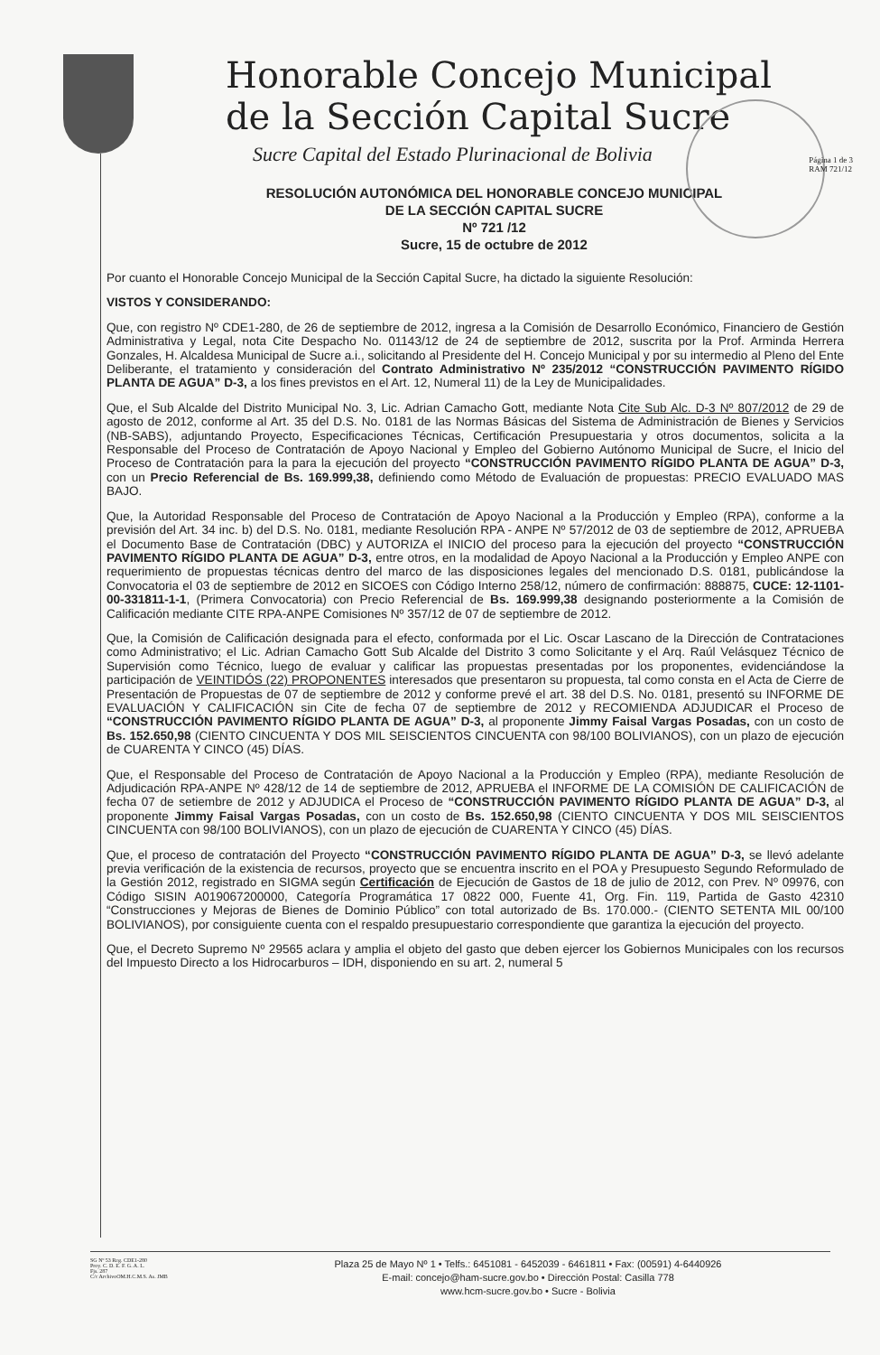Página 1 de 3
RAM 721/12
Honorable Concejo Municipal
de la Sección Capital Sucre
Sucre Capital del Estado Plurinacional de Bolivia
RESOLUCIÓN AUTONÓMICA DEL HONORABLE CONCEJO MUNICIPAL
DE LA SECCIÓN CAPITAL SUCRE
Nº 721 /12
Sucre, 15 de octubre de 2012
Por cuanto el Honorable Concejo Municipal de la Sección Capital Sucre, ha dictado la siguiente Resolución:
VISTOS Y CONSIDERANDO:
Que, con registro Nº CDE1-280, de 26 de septiembre de 2012, ingresa a la Comisión de Desarrollo Económico, Financiero de Gestión Administrativa y Legal, nota Cite Despacho No. 01143/12 de 24 de septiembre de 2012, suscrita por la Prof. Arminda Herrera Gonzales, H. Alcaldesa Municipal de Sucre a.i., solicitando al Presidente del H. Concejo Municipal y por su intermedio al Pleno del Ente Deliberante, el tratamiento y consideración del Contrato Administrativo Nº 235/2012 “CONSTRUCCIÓN PAVIMENTO RÍGIDO PLANTA DE AGUA” D-3, a los fines previstos en el Art. 12, Numeral 11) de la Ley de Municipalidades.
Que, el Sub Alcalde del Distrito Municipal No. 3, Lic. Adrian Camacho Gott, mediante Nota Cite Sub Alc. D-3 Nº 807/2012 de 29 de agosto de 2012, conforme al Art. 35 del D.S. No. 0181 de las Normas Básicas del Sistema de Administración de Bienes y Servicios (NB-SABS), adjuntando Proyecto, Especificaciones Técnicas, Certificación Presupuestaria y otros documentos, solicita a la Responsable del Proceso de Contratación de Apoyo Nacional y Empleo del Gobierno Autónomo Municipal de Sucre, el Inicio del Proceso de Contratación para la para la ejecución del proyecto “CONSTRUCCIÓN PAVIMENTO RÍGIDO PLANTA DE AGUA” D-3, con un Precio Referencial de Bs. 169.999,38, definiendo como Método de Evaluación de propuestas: PRECIO EVALUADO MAS BAJO.
Que, la Autoridad Responsable del Proceso de Contratación de Apoyo Nacional a la Producción y Empleo (RPA), conforme a la previsión del Art. 34 inc. b) del D.S. No. 0181, mediante Resolución RPA - ANPE Nº 57/2012 de 03 de septiembre de 2012, APRUEBA el Documento Base de Contratación (DBC) y AUTORIZA el INICIO del proceso para la ejecución del proyecto “CONSTRUCCIÓN PAVIMENTO RÍGIDO PLANTA DE AGUA” D-3, entre otros, en la modalidad de Apoyo Nacional a la Producción y Empleo ANPE con requerimiento de propuestas técnicas dentro del marco de las disposiciones legales del mencionado D.S. 0181, publicándose la Convocatoria el 03 de septiembre de 2012 en SICOES con Código Interno 258/12, número de confirmación: 888875, CUCE: 12-1101-00-331811-1-1, (Primera Convocatoria) con Precio Referencial de Bs. 169.999,38 designando posteriormente a la Comisión de Calificación mediante CITE RPA-ANPE Comisiones Nº 357/12 de 07 de septiembre de 2012.
Que, la Comisión de Calificación designada para el efecto, conformada por el Lic. Oscar Lascano de la Dirección de Contrataciones como Administrativo; el Lic. Adrian Camacho Gott Sub Alcalde del Distrito 3 como Solicitante y el Arq. Raúl Velásquez Técnico de Supervisión como Técnico, luego de evaluar y calificar las propuestas presentadas por los proponentes, evidenciándose la participación de VEINTIDÓS (22) PROPONENTES interesados que presentaron su propuesta, tal como consta en el Acta de Cierre de Presentación de Propuestas de 07 de septiembre de 2012 y conforme prevé el art. 38 del D.S. No. 0181, presentó su INFORME DE EVALUACIÓN Y CALIFICACIÓN sin Cite de fecha 07 de septiembre de 2012 y RECOMIENDA ADJUDICAR el Proceso de “CONSTRUCCIÓN PAVIMENTO RÍGIDO PLANTA DE AGUA” D-3, al proponente Jimmy Faisal Vargas Posadas, con un costo de Bs. 152.650,98 (CIENTO CINCUENTA Y DOS MIL SEISCIENTOS CINCUENTA con 98/100 BOLIVIANOS), con un plazo de ejecución de CUARENTA Y CINCO (45) DÍAS.
Que, el Responsable del Proceso de Contratación de Apoyo Nacional a la Producción y Empleo (RPA), mediante Resolución de Adjudicación RPA-ANPE Nº 428/12 de 14 de septiembre de 2012, APRUEBA el INFORME DE LA COMISIÓN DE CALIFICACIÓN de fecha 07 de setiembre de 2012 y ADJUDICA el Proceso de “CONSTRUCCIÓN PAVIMENTO RÍGIDO PLANTA DE AGUA” D-3, al proponente Jimmy Faisal Vargas Posadas, con un costo de Bs. 152.650,98 (CIENTO CINCUENTA Y DOS MIL SEISCIENTOS CINCUENTA con 98/100 BOLIVIANOS), con un plazo de ejecución de CUARENTA Y CINCO (45) DÍAS.
Que, el proceso de contratación del Proyecto “CONSTRUCCIÓN PAVIMENTO RÍGIDO PLANTA DE AGUA” D-3, se llevó adelante previa verificación de la existencia de recursos, proyecto que se encuentra inscrito en el POA y Presupuesto Segundo Reformulado de la Gestión 2012, registrado en SIGMA según Certificación de Ejecución de Gastos de 18 de julio de 2012, con Prev. Nº 09976, con Código SISIN A019067200000, Categoría Programática 17 0822 000, Fuente 41, Org. Fin. 119, Partida de Gasto 42310 “Construcciones y Mejoras de Bienes de Dominio Público” con total autorizado de Bs. 170.000.- (CIENTO SETENTA MIL 00/100 BOLIVIANOS), por consiguiente cuenta con el respaldo presupuestario correspondiente que garantiza la ejecución del proyecto.
Que, el Decreto Supremo Nº 29565 aclara y amplia el objeto del gasto que deben ejercer los Gobiernos Municipales con los recursos del Impuesto Directo a los Hidrocarburos – IDH, disponiendo en su art. 2, numeral 5
SG Nº 53 Reg. CDE1-280
Proy. C. D. E. F. G. A. L.
Fjs. 287
C/c ArchivoOM.H.C.M.S. As. JMB
Plaza 25 de Mayo Nº 1 • Telfs.: 6451081 - 6452039 - 6461811 • Fax: (00591) 4-6440926
E-mail: concejo@ham-sucre.gov.bo • Dirección Postal: Casilla 778
www.hcm-sucre.gov.bo • Sucre - Bolivia